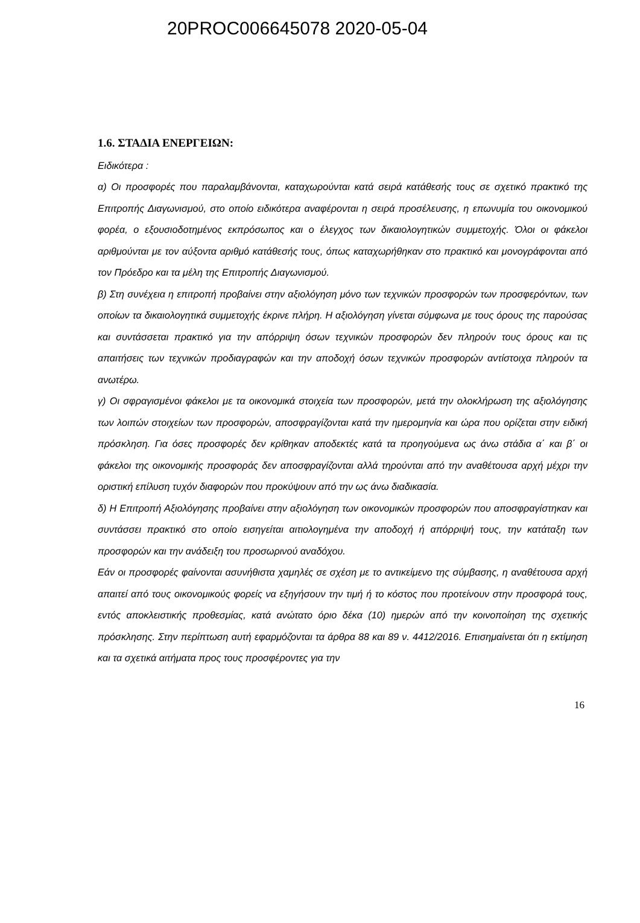20PROC006645078 2020-05-04
1.6. ΣΤΑΔΙΑ ΕΝΕΡΓΕΙΩΝ:
Ειδικότερα :
α) Οι προσφορές που παραλαμβάνονται, καταχωρούνται κατά σειρά κατάθεσής τους σε σχετικό πρακτικό της Επιτροπής Διαγωνισμού, στο οποίο ειδικότερα αναφέρονται η σειρά προσέλευσης, η επωνυμία του οικονομικού φορέα, ο εξουσιοδοτημένος εκπρόσωπος και ο έλεγχος των δικαιολογητικών συμμετοχής. Όλοι οι φάκελοι αριθμούνται με τον αύξοντα αριθμό κατάθεσής τους, όπως καταχωρήθηκαν στο πρακτικό και μονογράφονται από τον Πρόεδρο και τα μέλη της Επιτροπής Διαγωνισμού.
β) Στη συνέχεια η επιτροπή προβαίνει στην αξιολόγηση μόνο των τεχνικών προσφορών των προσφερόντων, των οποίων τα δικαιολογητικά συμμετοχής έκρινε πλήρη. Η αξιολόγηση γίνεται σύμφωνα με τους όρους της παρούσας και συντάσσεται πρακτικό για την απόρριψη όσων τεχνικών προσφορών δεν πληρούν τους όρους και τις απαιτήσεις των τεχνικών προδιαγραφών και την αποδοχή όσων τεχνικών προσφορών αντίστοιχα πληρούν τα ανωτέρω.
γ) Οι σφραγισμένοι φάκελοι με τα οικονομικά στοιχεία των προσφορών, μετά την ολοκλήρωση της αξιολόγησης των λοιπών στοιχείων των προσφορών, αποσφραγίζονται κατά την ημερομηνία και ώρα που ορίζεται στην ειδική πρόσκληση. Για όσες προσφορές δεν κρίθηκαν αποδεκτές κατά τα προηγούμενα ως άνω στάδια α΄ και β΄ οι φάκελοι της οικονομικής προσφοράς δεν αποσφραγίζονται αλλά τηρούνται από την αναθέτουσα αρχή μέχρι την οριστική επίλυση τυχόν διαφορών που προκύψουν από την ως άνω διαδικασία.
δ) Η Επιτροπή Αξιολόγησης προβαίνει στην αξιολόγηση των οικονομικών προσφορών που αποσφραγίστηκαν και συντάσσει πρακτικό στο οποίο εισηγείται αιτιολογημένα την αποδοχή ή απόρριψή τους, την κατάταξη των προσφορών και την ανάδειξη του προσωρινού αναδόχου.
Εάν οι προσφορές φαίνονται ασυνήθιστα χαμηλές σε σχέση με το αντικείμενο της σύμβασης, η αναθέτουσα αρχή απαιτεί από τους οικονομικούς φορείς να εξηγήσουν την τιμή ή το κόστος που προτείνουν στην προσφορά τους, εντός αποκλειστικής προθεσμίας, κατά ανώτατο όριο δέκα (10) ημερών από την κοινοποίηση της σχετικής πρόσκλησης. Στην περίπτωση αυτή εφαρμόζονται τα άρθρα 88 και 89 ν. 4412/2016. Επισημαίνεται ότι η εκτίμηση και τα σχετικά αιτήματα προς τους προσφέροντες για την
16